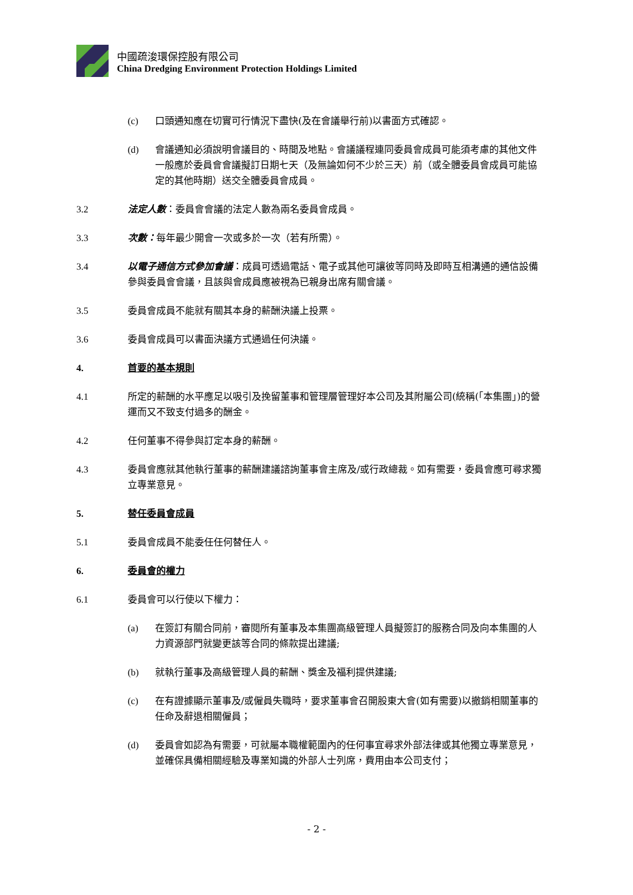中國疏浚環保控股有限公司
China Dredging Environment Protection Holdings Limited
(c) 口頭通知應在切實可行情況下盡快(及在會議舉行前)以書面方式確認。
(d) 會議通知必須說明會議目的、時間及地點。會議議程連同委員會成員可能須考慮的其他文件一般應於委員會會議擬訂日期七天（及無論如何不少於三天）前（或全體委員會成員可能協定的其他時期）送交全體委員會成員。
3.2 法定人數：委員會會議的法定人數為兩名委員會成員。
3.3 次數：每年最少開會一次或多於一次（若有所需）。
3.4 以電子通信方式參加會議：成員可透過電話、電子或其他可讓彼等同時及即時互相溝通的通信設備參與委員會會議，且該與會成員應被視為已親身出席有關會議。
3.5 委員會成員不能就有關其本身的薪酬決議上投票。
3.6 委員會成員可以書面決議方式通過任何決議。
4. 首要的基本規則
4.1 所定的薪酬的水平應足以吸引及挽留董事和管理層管理好本公司及其附屬公司(統稱(「本集團」)的營運而又不致支付過多的酬金。
4.2 任何董事不得參與訂定本身的薪酬。
4.3 委員會應就其他執行董事的薪酬建議諮詢董事會主席及/或行政總裁。如有需要，委員會應可尋求獨立專業意見。
5. 替任委員會成員
5.1 委員會成員不能委任任何替任人。
6. 委員會的權力
6.1 委員會可以行使以下權力：
(a) 在簽訂有關合同前，審閱所有董事及本集團高級管理人員擬簽訂的服務合同及向本集團的人力資源部門就變更該等合同的條款提出建議;
(b) 就執行董事及高級管理人員的薪酬、獎金及福利提供建議;
(c) 在有證據顯示董事及/或僱員失職時，要求董事會召開股東大會(如有需要)以撤銷相關董事的任命及辭退相關僱員；
(d) 委員會如認為有需要，可就屬本職權範圍內的任何事宜尋求外部法律或其他獨立專業意見，並確保具備相關經驗及專業知識的外部人士列席，費用由本公司支付；
- 2 -